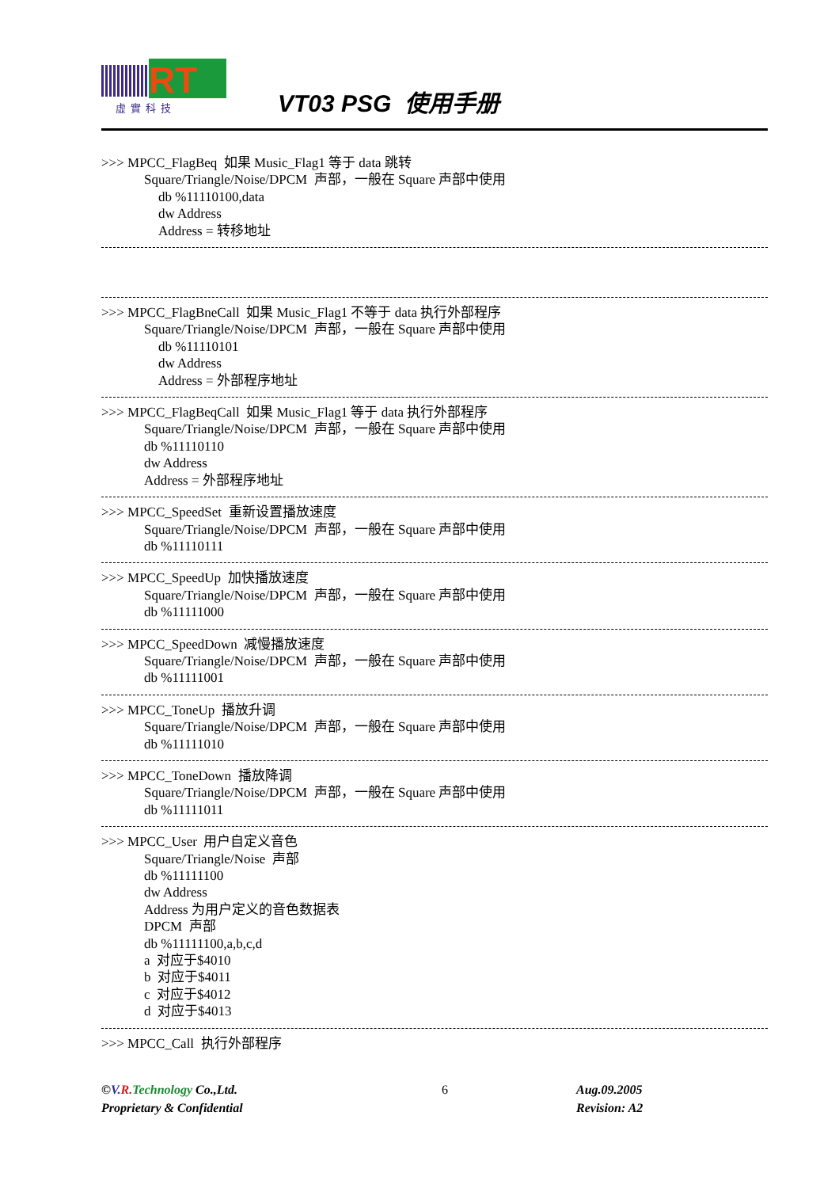RT
虛實科技
VT03 PSG 使用手册
>>> MPCC_FlagBeq 如果 Music_Flag1 等于 data 跳转
Square/Triangle/Noise/DPCM 声部，一般在 Square 声部中使用
db %11110100,data
dw Address
Address = 转移地址
>>> MPCC_FlagBneCall 如果 Music_Flag1 不等于 data 执行外部程序
Square/Triangle/Noise/DPCM 声部，一般在 Square 声部中使用
db %11110101
dw Address
Address = 外部程序地址
>>> MPCC_FlagBeqCall 如果 Music_Flag1 等于 data 执行外部程序
Square/Triangle/Noise/DPCM 声部，一般在 Square 声部中使用
db %11110110
dw Address
Address = 外部程序地址
>>> MPCC_SpeedSet 重新设置播放速度
Square/Triangle/Noise/DPCM 声部，一般在 Square 声部中使用
db %11110111
>>> MPCC_SpeedUp 加快播放速度
Square/Triangle/Noise/DPCM 声部，一般在 Square 声部中使用
db %11111000
>>> MPCC_SpeedDown 减慢播放速度
Square/Triangle/Noise/DPCM 声部，一般在 Square 声部中使用
db %11111001
>>> MPCC_ToneUp 播放升调
Square/Triangle/Noise/DPCM 声部，一般在 Square 声部中使用
db %11111010
>>> MPCC_ToneDown 播放降调
Square/Triangle/Noise/DPCM 声部，一般在 Square 声部中使用
db %11111011
>>> MPCC_User 用户自定义音色
Square/Triangle/Noise 声部
db %11111100
dw Address
Address 为用户定义的音色数据表
DPCM 声部
db %11111100,a,b,c,d
a 对应于$4010
b 对应于$4011
c 对应于$4012
d 对应于$4013
>>> MPCC_Call 执行外部程序
©V. R. Technology Co.,Ltd. 6 Aug.09.2005
Proprietary & Confidential Revision: A2